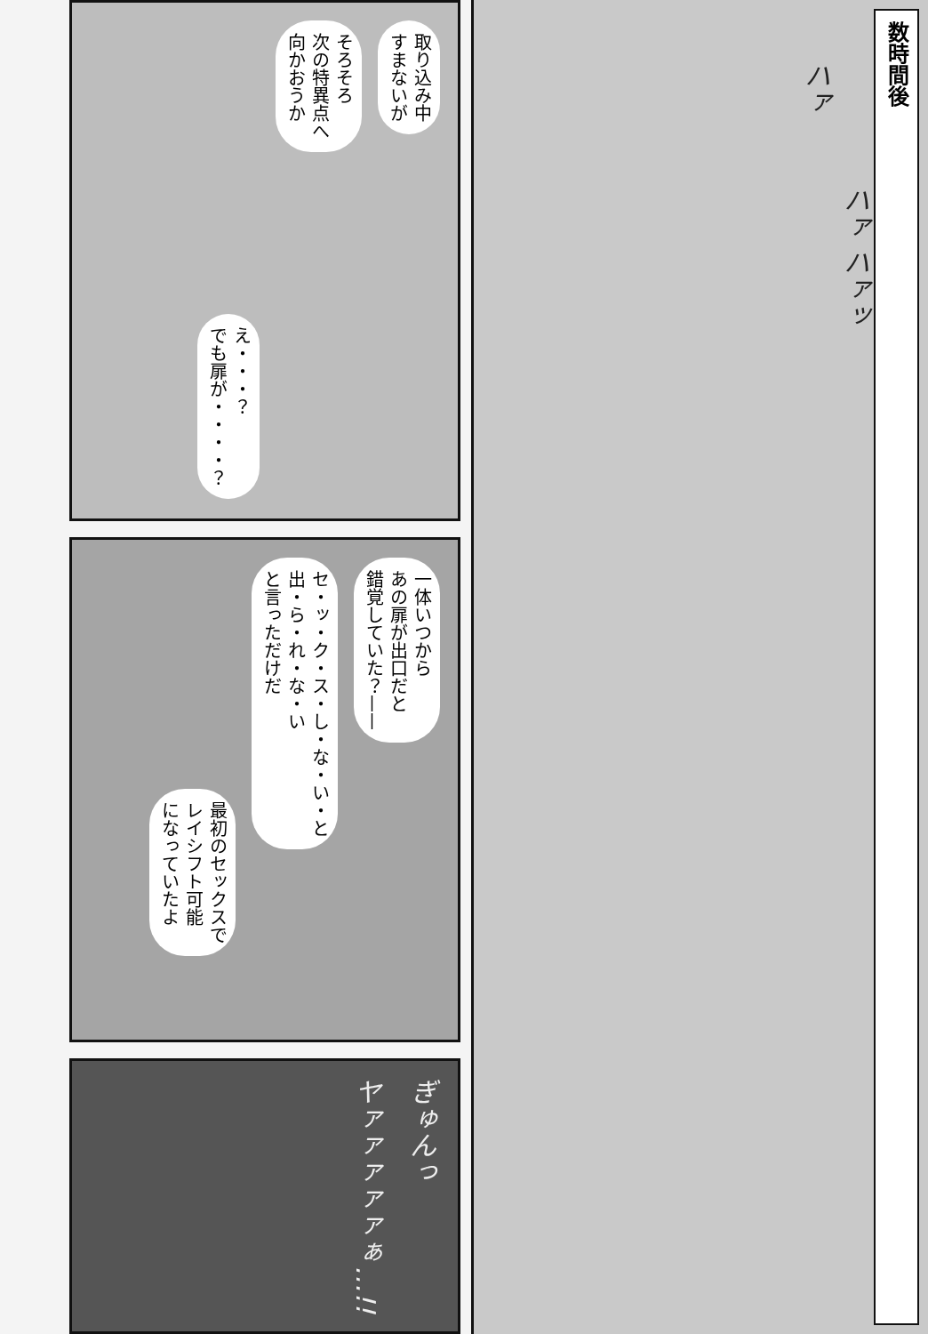数時間後
ハァ ハァッ
ハァ
取り込み中
すまないが
そろそろ
次の特異点へ
向かおうか
え・・・？
でも扉が・・・・？
一体いつから
あの扉が出口だと
錯覚していた？——
セ・ッ・ク・ス・し・な・い・と
出・ら・れ・な・い
と言っただけだ
最初のセックスで
レイシフト可能
になっていたよ
ぎゅんっ
ヤァァァァァぁ…!!